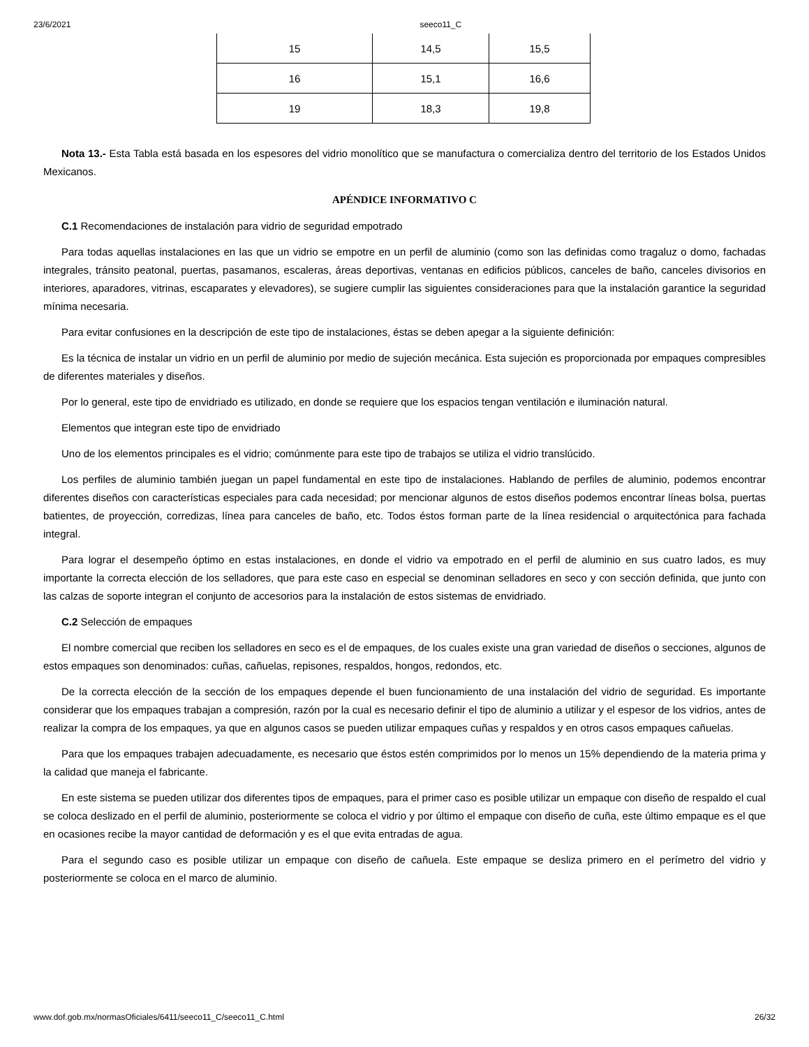23/6/2021 seeco11_C
| 15 | 14,5 | 15,5 |
| 16 | 15,1 | 16,6 |
| 19 | 18,3 | 19,8 |
Nota 13.- Esta Tabla está basada en los espesores del vidrio monolítico que se manufactura o comercializa dentro del territorio de los Estados Unidos Mexicanos.
APÉNDICE INFORMATIVO C
C.1 Recomendaciones de instalación para vidrio de seguridad empotrado
Para todas aquellas instalaciones en las que un vidrio se empotre en un perfil de aluminio (como son las definidas como tragaluz o domo, fachadas integrales, tránsito peatonal, puertas, pasamanos, escaleras, áreas deportivas, ventanas en edificios públicos, canceles de baño, canceles divisorios en interiores, aparadores, vitrinas, escaparates y elevadores), se sugiere cumplir las siguientes consideraciones para que la instalación garantice la seguridad mínima necesaria.
Para evitar confusiones en la descripción de este tipo de instalaciones, éstas se deben apegar a la siguiente definición:
Es la técnica de instalar un vidrio en un perfil de aluminio por medio de sujeción mecánica. Esta sujeción es proporcionada por empaques compresibles de diferentes materiales y diseños.
Por lo general, este tipo de envidriado es utilizado, en donde se requiere que los espacios tengan ventilación e iluminación natural.
Elementos que integran este tipo de envidriado
Uno de los elementos principales es el vidrio; comúnmente para este tipo de trabajos se utiliza el vidrio translúcido.
Los perfiles de aluminio también juegan un papel fundamental en este tipo de instalaciones. Hablando de perfiles de aluminio, podemos encontrar diferentes diseños con características especiales para cada necesidad; por mencionar algunos de estos diseños podemos encontrar líneas bolsa, puertas batientes, de proyección, corredizas, línea para canceles de baño, etc. Todos éstos forman parte de la línea residencial o arquitectónica para fachada integral.
Para lograr el desempeño óptimo en estas instalaciones, en donde el vidrio va empotrado en el perfil de aluminio en sus cuatro lados, es muy importante la correcta elección de los selladores, que para este caso en especial se denominan selladores en seco y con sección definida, que junto con las calzas de soporte integran el conjunto de accesorios para la instalación de estos sistemas de envidriado.
C.2 Selección de empaques
El nombre comercial que reciben los selladores en seco es el de empaques, de los cuales existe una gran variedad de diseños o secciones, algunos de estos empaques son denominados: cuñas, cañuelas, repisones, respaldos, hongos, redondos, etc.
De la correcta elección de la sección de los empaques depende el buen funcionamiento de una instalación del vidrio de seguridad. Es importante considerar que los empaques trabajan a compresión, razón por la cual es necesario definir el tipo de aluminio a utilizar y el espesor de los vidrios, antes de realizar la compra de los empaques, ya que en algunos casos se pueden utilizar empaques cuñas y respaldos y en otros casos empaques cañuelas.
Para que los empaques trabajen adecuadamente, es necesario que éstos estén comprimidos por lo menos un 15% dependiendo de la materia prima y la calidad que maneja el fabricante.
En este sistema se pueden utilizar dos diferentes tipos de empaques, para el primer caso es posible utilizar un empaque con diseño de respaldo el cual se coloca deslizado en el perfil de aluminio, posteriormente se coloca el vidrio y por último el empaque con diseño de cuña, este último empaque es el que en ocasiones recibe la mayor cantidad de deformación y es el que evita entradas de agua.
Para el segundo caso es posible utilizar un empaque con diseño de cañuela. Este empaque se desliza primero en el perímetro del vidrio y posteriormente se coloca en el marco de aluminio.
www.dof.gob.mx/normasOficiales/6411/seeco11_C/seeco11_C.html 26/32